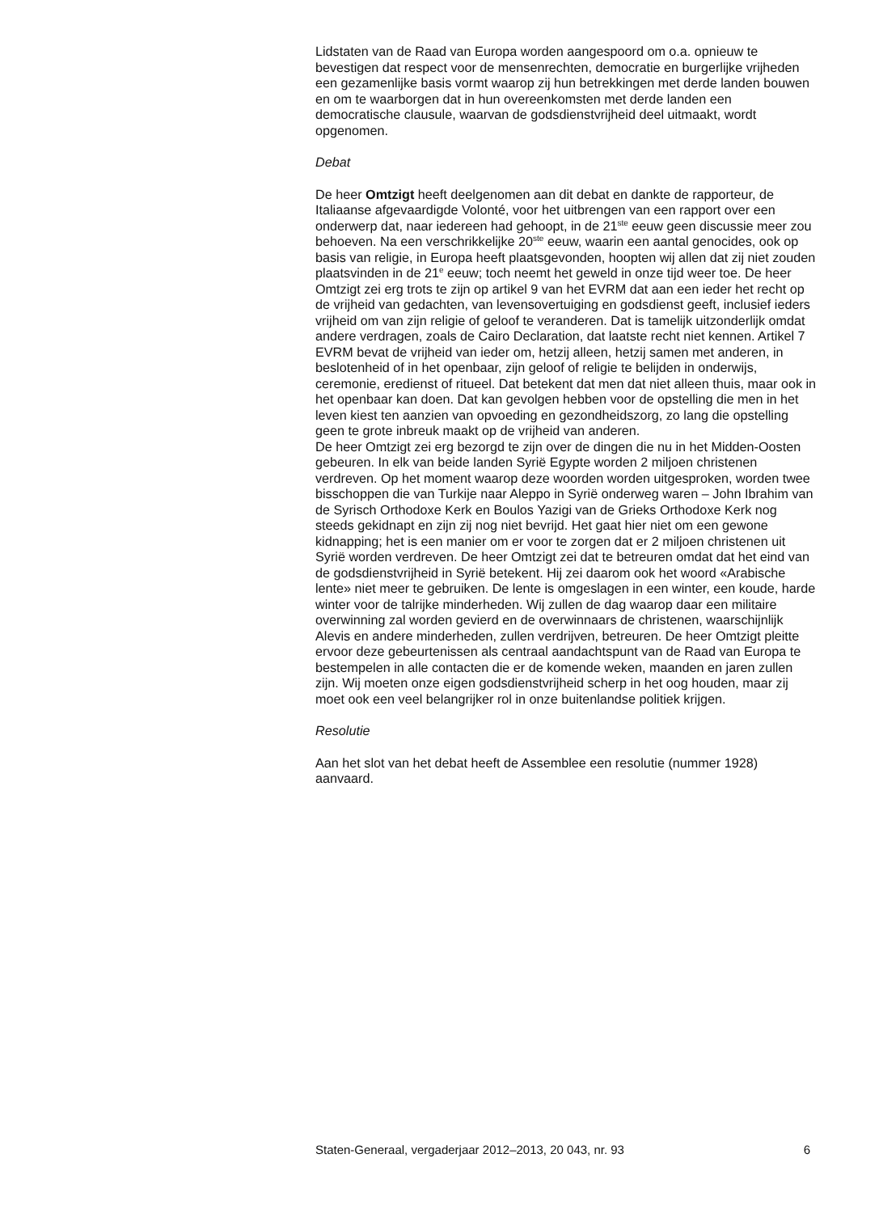Lidstaten van de Raad van Europa worden aangespoord om o.a. opnieuw te bevestigen dat respect voor de mensenrechten, democratie en burgerlijke vrijheden een gezamenlijke basis vormt waarop zij hun betrekkingen met derde landen bouwen en om te waarborgen dat in hun overeenkomsten met derde landen een democratische clausule, waarvan de godsdienstvrijheid deel uitmaakt, wordt opgenomen.
Debat
De heer Omtzigt heeft deelgenomen aan dit debat en dankte de rapporteur, de Italiaanse afgevaardigde Volonté, voor het uitbrengen van een rapport over een onderwerp dat, naar iedereen had gehoopt, in de 21<sup>ste</sup> eeuw geen discussie meer zou behoeven. Na een verschrikkelijke 20<sup>ste</sup> eeuw, waarin een aantal genocides, ook op basis van religie, in Europa heeft plaatsgevonden, hoopten wij allen dat zij niet zouden plaatsvinden in de 21<sup>e</sup> eeuw; toch neemt het geweld in onze tijd weer toe. De heer Omtzigt zei erg trots te zijn op artikel 9 van het EVRM dat aan een ieder het recht op de vrijheid van gedachten, van levensovertuiging en godsdienst geeft, inclusief ieders vrijheid om van zijn religie of geloof te veranderen. Dat is tamelijk uitzonderlijk omdat andere verdragen, zoals de Cairo Declaration, dat laatste recht niet kennen. Artikel 7 EVRM bevat de vrijheid van ieder om, hetzij alleen, hetzij samen met anderen, in beslotenheid of in het openbaar, zijn geloof of religie te belijden in onderwijs, ceremonie, eredienst of ritueel. Dat betekent dat men dat niet alleen thuis, maar ook in het openbaar kan doen. Dat kan gevolgen hebben voor de opstelling die men in het leven kiest ten aanzien van opvoeding en gezondheidszorg, zo lang die opstelling geen te grote inbreuk maakt op de vrijheid van anderen.
De heer Omtzigt zei erg bezorgd te zijn over de dingen die nu in het Midden-Oosten gebeuren. In elk van beide landen Syrië Egypte worden 2 miljoen christenen verdreven. Op het moment waarop deze woorden worden uitgesproken, worden twee bisschoppen die van Turkije naar Aleppo in Syrië onderweg waren – John Ibrahim van de Syrisch Orthodoxe Kerk en Boulos Yazigi van de Grieks Orthodoxe Kerk nog steeds gekidnapt en zijn zij nog niet bevrijd. Het gaat hier niet om een gewone kidnapping; het is een manier om er voor te zorgen dat er 2 miljoen christenen uit Syrië worden verdreven. De heer Omtzigt zei dat te betreuren omdat dat het eind van de godsdienstvrijheid in Syrië betekent. Hij zei daarom ook het woord «Arabische lente» niet meer te gebruiken. De lente is omgeslagen in een winter, een koude, harde winter voor de talrijke minderheden. Wij zullen de dag waarop daar een militaire overwinning zal worden gevierd en de overwinnaars de christenen, waarschijnlijk Alevis en andere minderheden, zullen verdrijven, betreuren. De heer Omtzigt pleitte ervoor deze gebeurtenissen als centraal aandachtspunt van de Raad van Europa te bestempelen in alle contacten die er de komende weken, maanden en jaren zullen zijn. Wij moeten onze eigen godsdienstvrijheid scherp in het oog houden, maar zij moet ook een veel belangrijker rol in onze buitenlandse politiek krijgen.
Resolutie
Aan het slot van het debat heeft de Assemblee een resolutie (nummer 1928) aanvaard.
Staten-Generaal, vergaderjaar 2012–2013, 20 043, nr. 93 6